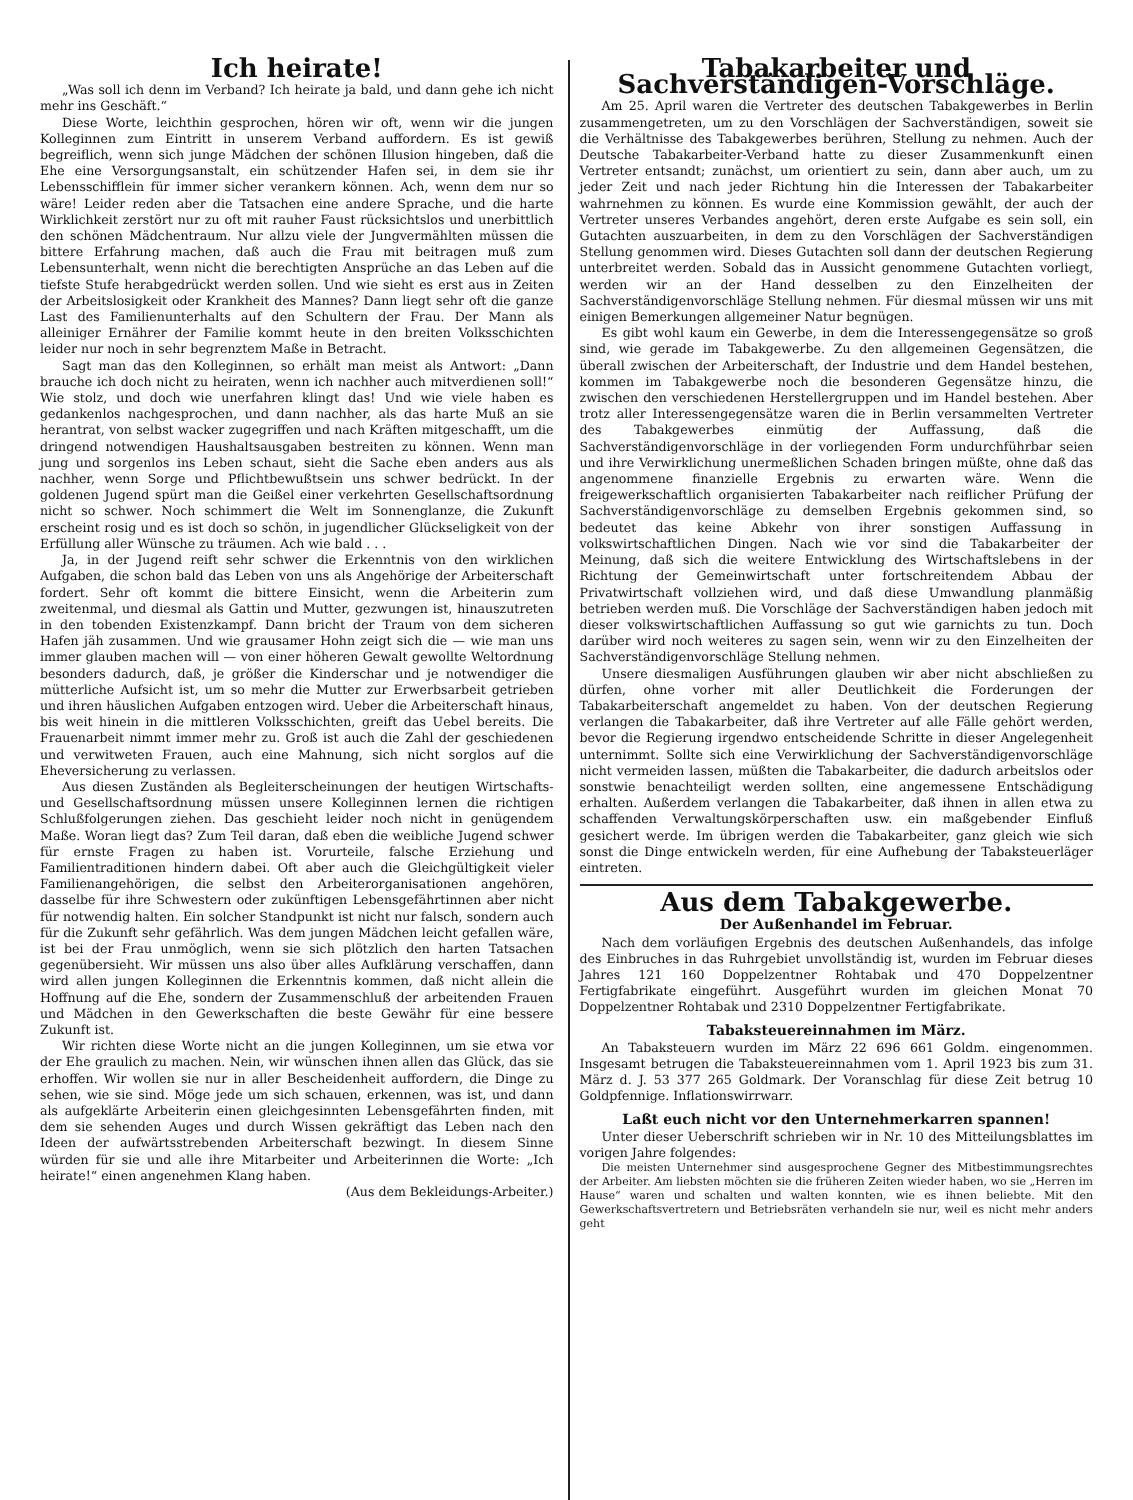Ich heirate!
„Was soll ich denn im Verband? Ich heirate ja bald, und dann gehe ich nicht mehr ins Geschäft.“
Diese Worte, leichthin gesprochen, hören wir oft, wenn wir die jungen Kolleginnen zum Eintritt in unserem Verband auffordern. Es ist gewiß begreiflich, wenn sich junge Mädchen der schönen Illusion hingeben, daß die Ehe eine Versorgungsanstalt, ein schützender Hafen sei, in dem sie ihr Lebensschifflein für immer sicher verankern können. Ach, wenn dem nur so wäre! Leider reden aber die Tatsachen eine andere Sprache, und die harte Wirklichkeit zerstört nur zu oft mit rauher Faust rücksichtslos und unerbittlich den schönen Mädchentraum. Nur allzu viele der Jungvermählten müssen die bittere Erfahrung machen, daß auch die Frau mit beitragen muß zum Lebensunterhalt, wenn nicht die berechtigten Ansprüche an das Leben auf die tiefste Stufe herabgedrückt werden sollen. Und wie sieht es erst aus in Zeiten der Arbeitslosigkeit oder Krankheit des Mannes? Dann liegt sehr oft die ganze Last des Familienunterhalts auf den Schultern der Frau. Der Mann als alleiniger Ernährer der Familie kommt heute in den breiten Volksschichten leider nur noch in sehr begrenztem Maße in Betracht.
Sagt man das den Kolleginnen, so erhält man meist als Antwort: „Dann brauche ich doch nicht zu heiraten, wenn ich nachher auch mitverdienen soll!“ Wie stolz, und doch wie unerfahren klingt das! Und wie viele haben es gedankenlos nachgesprochen, und dann nachher, als das harte Muß an sie herantrat, von selbst wacker zugegriffen und nach Kräften mitgeschafft, um die dringend notwendigen Haushaltsausgaben bestreiten zu können. Wenn man jung und sorgenlos ins Leben schaut, sieht die Sache eben anders aus als nachher, wenn Sorge und Pflichtbewußtsein uns schwer bedrückt. In der goldenen Jugend spürt man die Geißel einer verkehrten Gesellschaftsordnung nicht so schwer. Noch schimmert die Welt im Sonnenglanze, die Zukunft erscheint rosig und es ist doch so schön, in jugendlicher Glückseligkeit von der Erfüllung aller Wünsche zu träumen. Ach wie bald . . .
Ja, in der Jugend reift sehr schwer die Erkenntnis von den wirklichen Aufgaben, die schon bald das Leben von uns als Angehörige der Arbeiterschaft fordert. Sehr oft kommt die bittere Einsicht, wenn die Arbeiterin zum zweitenmal, und diesmal als Gattin und Mutter, gezwungen ist, hinauszutreten in den tobenden Existenzkampf. Dann bricht der Traum von dem sicheren Hafen jäh zusammen. Und wie grausamer Hohn zeigt sich die — wie man uns immer glauben machen will — von einer höheren Gewalt gewollte Weltordnung besonders dadurch, daß, je größer die Kinderschar und je notwendiger die mütterliche Aufsicht ist, um so mehr die Mutter zur Erwerbsarbeit getrieben und ihren häuslichen Aufgaben entzogen wird. Ueber die Arbeiterschaft hinaus, bis weit hinein in die mittleren Volksschichten, greift das Uebel bereits. Die Frauenarbeit nimmt immer mehr zu. Groß ist auch die Zahl der geschiedenen und verwitweten Frauen, auch eine Mahnung, sich nicht sorglos auf die Eheversicherung zu verlassen.
Aus diesen Zuständen als Begleiterscheinungen der heutigen Wirtschafts- und Gesellschaftsordnung müssen unsere Kolleginnen lernen die richtigen Schlußfolgerungen ziehen. Das geschieht leider noch nicht in genügendem Maße. Woran liegt das? Zum Teil daran, daß eben die weibliche Jugend schwer für ernste Fragen zu haben ist. Vorurteile, falsche Erziehung und Familientraditionen hindern dabei. Oft aber auch die Gleichgültigkeit vieler Familienangehörigen, die selbst den Arbeiterorganisationen angehören, dasselbe für ihre Schwestern oder zukünftigen Lebensgefährtinnen aber nicht für notwendig halten. Ein solcher Standpunkt ist nicht nur falsch, sondern auch für die Zukunft sehr gefährlich. Was dem jungen Mädchen leicht gefallen wäre, ist bei der Frau unmöglich, wenn sie sich plötzlich den harten Tatsachen gegenübersieht. Wir müssen uns also über alles Aufklärung verschaffen, dann wird allen jungen Kolleginnen die Erkenntnis kommen, daß nicht allein die Hoffnung auf die Ehe, sondern der Zusammenschluß der arbeitenden Frauen und Mädchen in den Gewerkschaften die beste Gewähr für eine bessere Zukunft ist.
Wir richten diese Worte nicht an die jungen Kolleginnen, um sie etwa vor der Ehe graulich zu machen. Nein, wir wünschen ihnen allen das Glück, das sie erhoffen. Wir wollen sie nur in aller Bescheidenheit auffordern, die Dinge zu sehen, wie sie sind. Möge jede um sich schauen, erkennen, was ist, und dann als aufgeklärte Arbeiterin einen gleichgesinnten Lebensgefährten finden, mit dem sie sehenden Auges und durch Wissen gekräftigt das Leben nach den Ideen der aufwärtsstrebenden Arbeiterschaft bezwingt. In diesem Sinne würden für sie und alle ihre Mitarbeiter und Arbeiterinnen die Worte: „Ich heirate!“ einen angenehmen Klang haben.
(Aus dem Bekleidungs-Arbeiter.)
Tabakarbeiter und Sachverständigen-Vorschläge.
Am 25. April waren die Vertreter des deutschen Tabakgewerbes in Berlin zusammengetreten, um zu den Vorschlägen der Sachverständigen, soweit sie die Verhältnisse des Tabakgewerbes berühren, Stellung zu nehmen. Auch der Deutsche Tabakarbeiter-Verband hatte zu dieser Zusammenkunft einen Vertreter entsandt; zunächst, um orientiert zu sein, dann aber auch, um zu jeder Zeit und nach jeder Richtung hin die Interessen der Tabakarbeiter wahrnehmen zu können. Es wurde eine Kommission gewählt, der auch der Vertreter unseres Verbandes angehört, deren erste Aufgabe es sein soll, ein Gutachten auszuarbeiten, in dem zu den Vorschlägen der Sachverständigen Stellung genommen wird. Dieses Gutachten soll dann der deutschen Regierung unterbreitet werden. Sobald das in Aussicht genommene Gutachten vorliegt, werden wir an der Hand desselben zu den Einzelheiten der Sachverständigenvorschläge Stellung nehmen. Für diesmal müssen wir uns mit einigen Bemerkungen allgemeiner Natur begnügen.
Es gibt wohl kaum ein Gewerbe, in dem die Interessengegensätze so groß sind, wie gerade im Tabakgewerbe. Zu den allgemeinen Gegensätzen, die überall zwischen der Arbeiterschaft, der Industrie und dem Handel bestehen, kommen im Tabakgewerbe noch die besonderen Gegensätze hinzu, die zwischen den verschiedenen Herstellergruppen und im Handel bestehen. Aber trotz aller Interessengegensätze waren die in Berlin versammelten Vertreter des Tabakgewerbes einmütig der Auffassung, daß die Sachverständigenvorschläge in der vorliegenden Form undurchführbar seien und ihre Verwirklichung unermeßlichen Schaden bringen müßte, ohne daß das angenommene finanzielle Ergebnis zu erwarten wäre. Wenn die freigewerkschaftlich organisierten Tabakarbeiter nach reiflicher Prüfung der Sachverständigenvorschläge zu demselben Ergebnis gekommen sind, so bedeutet das keine Abkehr von ihrer sonstigen Auffassung in volkswirtschaftlichen Dingen. Nach wie vor sind die Tabakarbeiter der Meinung, daß sich die weitere Entwicklung des Wirtschaftslebens in der Richtung der Gemeinwirtschaft unter fortschreitendem Abbau der Privatwirtschaft vollziehen wird, und daß diese Umwandlung planmäßig betrieben werden muß. Die Vorschläge der Sachverständigen haben jedoch mit dieser volkswirtschaftlichen Auffassung so gut wie garnichts zu tun. Doch darüber wird noch weiteres zu sagen sein, wenn wir zu den Einzelheiten der Sachverständigenvorschläge Stellung nehmen.
Unsere diesmaligen Ausführungen glauben wir aber nicht abschließen zu dürfen, ohne vorher mit aller Deutlichkeit die Forderungen der Tabakarbeiterschaft angemeldet zu haben. Von der deutschen Regierung verlangen die Tabakarbeiter, daß ihre Vertreter auf alle Fälle gehört werden, bevor die Regierung irgendwo entscheidende Schritte in dieser Angelegenheit unternimmt. Sollte sich eine Verwirklichung der Sachverständigenvorschläge nicht vermeiden lassen, müßten die Tabakarbeiter, die dadurch arbeitslos oder sonstwie benachteiligt werden sollten, eine angemessene Entschädigung erhalten. Außerdem verlangen die Tabakarbeiter, daß ihnen in allen etwa zu schaffenden Verwaltungskörperschaften usw. ein maßgebender Einfluß gesichert werde. Im übrigen werden die Tabakarbeiter, ganz gleich wie sich sonst die Dinge entwickeln werden, für eine Aufhebung der Tabaksteuerläger eintreten.
Aus dem Tabakgewerbe.
Der Außenhandel im Februar.
Nach dem vorläufigen Ergebnis des deutschen Außenhandels, das infolge des Einbruches in das Ruhrgebiet unvollständig ist, wurden im Februar dieses Jahres 121 160 Doppelzentner Rohtabak und 470 Doppelzentner Fertigfabrikate eingeführt. Ausgeführt wurden im gleichen Monat 70 Doppelzentner Rohtabak und 2310 Doppelzentner Fertigfabrikate.
Tabaksteuereinnahmen im März.
An Tabaksteuern wurden im März 22 696 661 Goldm. eingenommen. Insgesamt betrugen die Tabaksteuereinnahmen vom 1. April 1923 bis zum 31. März d. J. 53 377 265 Goldmark. Der Voranschlag für diese Zeit betrug 10 Goldpfennige. Inflationswirrwarr.
Laßt euch nicht vor den Unternehmerkarren spannen!
Unter dieser Ueberschrift schrieben wir in Nr. 10 des Mitteilungsblattes im vorigen Jahre folgendes:
Die meisten Unternehmer sind ausgesprochene Gegner des Mitbestimmungsrechtes der Arbeiter. Am liebsten möchten sie die früheren Zeiten wieder haben, wo sie „Herren im Hause“ waren und schalten und walten konnten, wie es ihnen beliebte. Mit den Gewerkschaftsvertretern und Betriebsräten verhandeln sie nur, weil es nicht mehr anders geht